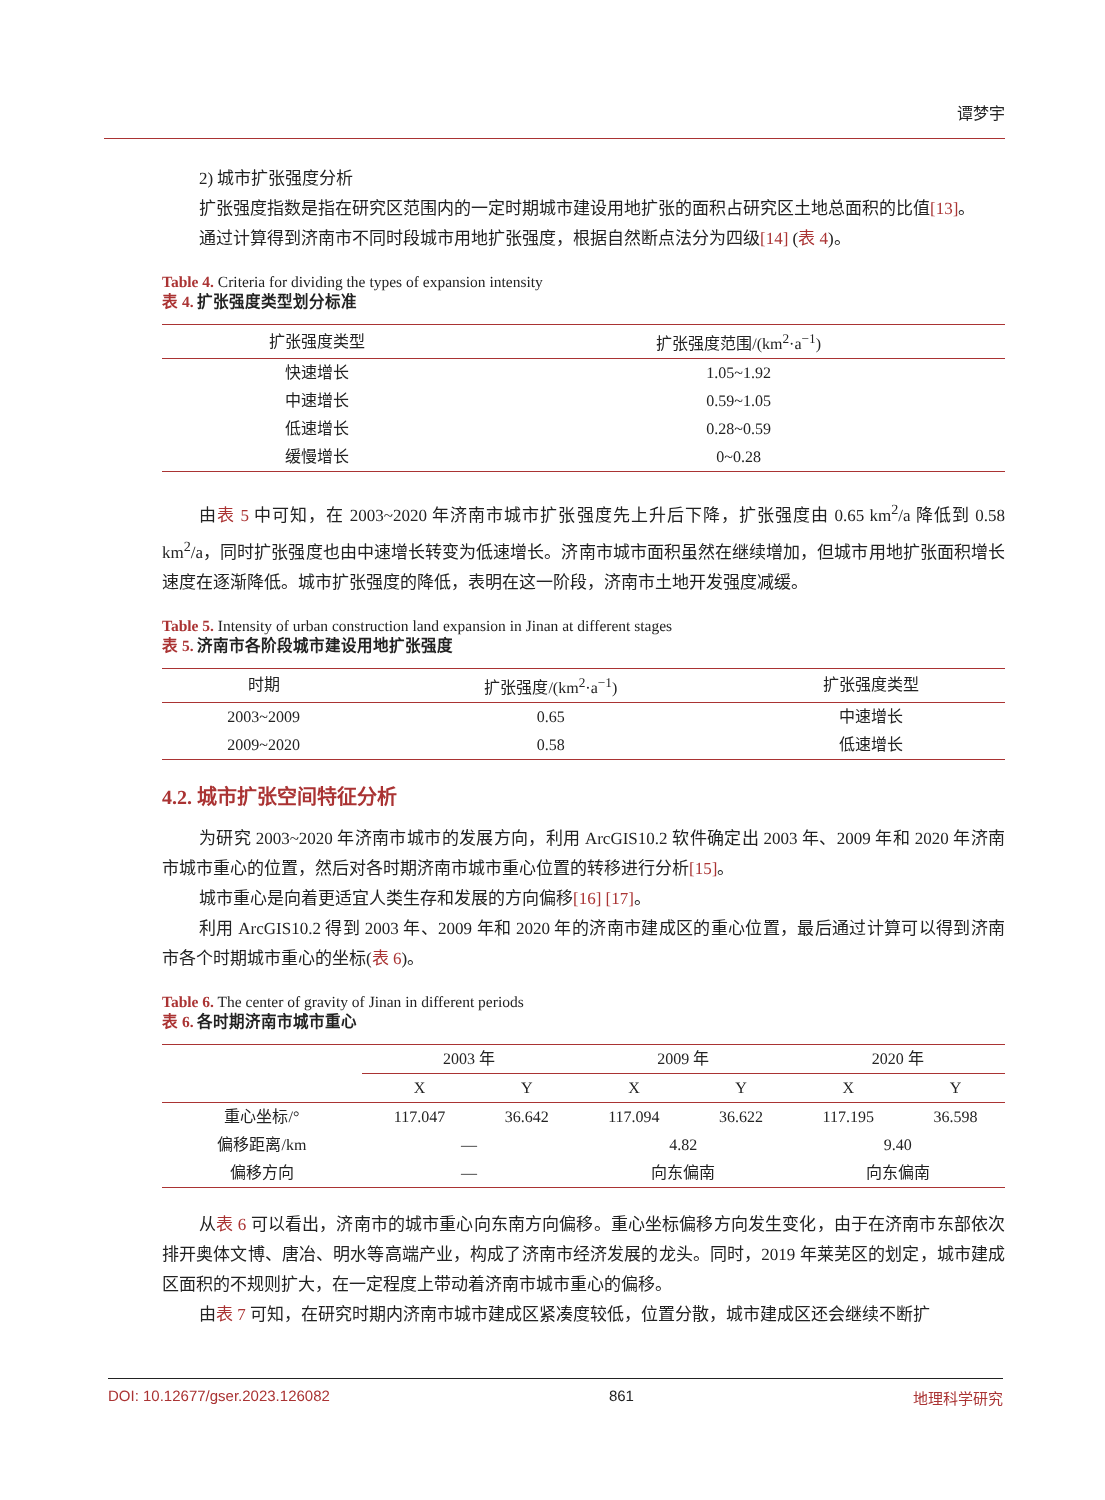谭梦宇
2) 城市扩张强度分析
扩张强度指数是指在研究区范围内的一定时期城市建设用地扩张的面积占研究区土地总面积的比值[13]。
通过计算得到济南市不同时段城市用地扩张强度，根据自然断点法分为四级[14] (表 4)。
Table 4. Criteria for dividing the types of expansion intensity
表 4. 扩张强度类型划分标准
| 扩张强度类型 | 扩张强度范围/(km<sup>2</sup>·a<sup>−1</sup>) |
| --- | --- |
| 快速增长 | 1.05~1.92 |
| 中速增长 | 0.59~1.05 |
| 低速增长 | 0.28~0.59 |
| 缓慢增长 | 0~0.28 |
由表 5 中可知，在 2003~2020 年济南市城市扩张强度先上升后下降，扩张强度由 0.65 km<sup>2</sup>/a 降低到 0.58 km<sup>2</sup>/a，同时扩张强度也由中速增长转变为低速增长。济南市城市面积虽然在继续增加，但城市用地扩张面积增长速度在逐渐降低。城市扩张强度的降低，表明在这一阶段，济南市土地开发强度减缓。
Table 5. Intensity of urban construction land expansion in Jinan at different stages
表 5. 济南市各阶段城市建设用地扩张强度
| 时期 | 扩张强度/(km<sup>2</sup>·a<sup>−1</sup>) | 扩张强度类型 |
| --- | --- | --- |
| 2003~2009 | 0.65 | 中速增长 |
| 2009~2020 | 0.58 | 低速增长 |
4.2. 城市扩张空间特征分析
为研究 2003~2020 年济南市城市的发展方向，利用 ArcGIS10.2 软件确定出 2003 年、2009 年和 2020 年济南市城市重心的位置，然后对各时期济南市城市重心位置的转移进行分析[15]。
城市重心是向着更适宜人类生存和发展的方向偏移[16] [17]。
利用 ArcGIS10.2 得到 2003 年、2009 年和 2020 年的济南市建成区的重心位置，最后通过计算可以得到济南市各个时期城市重心的坐标(表 6)。
Table 6. The center of gravity of Jinan in different periods
表 6. 各时期济南市城市重心
| | 2003 年 | | 2009 年 | | 2020 年 | |
| --- | --- | --- | --- | --- | --- | --- |
| | X | Y | X | Y | X | Y |
| 重心坐标/° | 117.047 | 36.642 | 117.094 | 36.622 | 117.195 | 36.598 |
| 偏移距离/km | — | | 4.82 | | 9.40 | |
| 偏移方向 | — | | 向东偏南 | | 向东偏南 | |
从表 6 可以看出，济南市的城市重心向东南方向偏移。重心坐标偏移方向发生变化，由于在济南市东部依次排开奥体文博、唐冶、明水等高端产业，构成了济南市经济发展的龙头。同时，2019 年莱芜区的划定，城市建成区面积的不规则扩大，在一定程度上带动着济南市城市重心的偏移。
由表 7 可知，在研究时期内济南市城市建成区紧凑度较低，位置分散，城市建成区还会继续不断扩
DOI: 10.12677/gser.2023.126082 861 地理科学研究